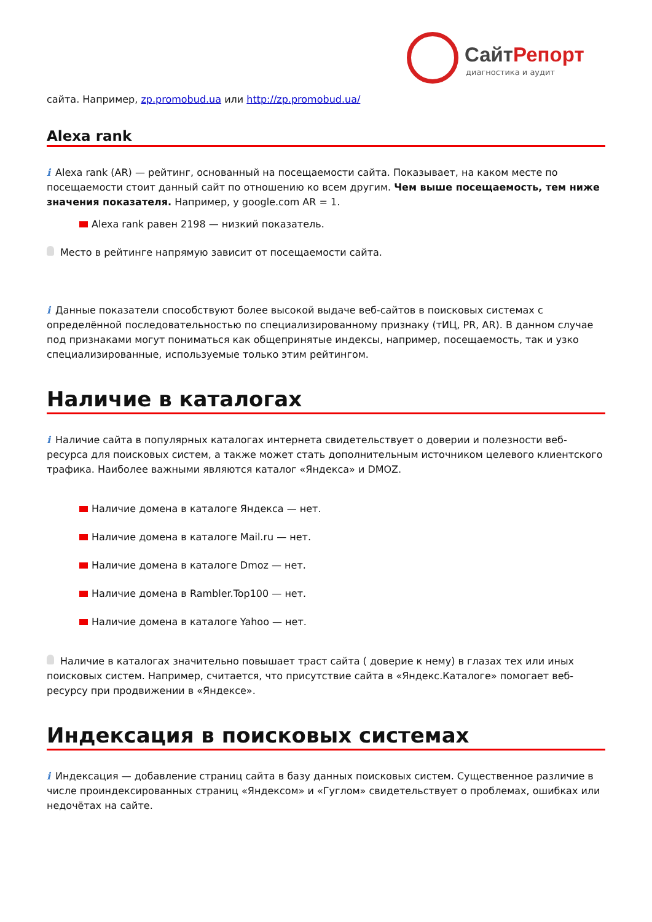СайтРепорт
диагностика и аудит
сайта. Например, zp.promobud.ua или http://zp.promobud.ua/
Alexa rank
i Alexa rank (AR) — рейтинг, основанный на посещаемости сайта. Показывает, на каком месте по посещаемости стоит данный сайт по отношению ко всем другим. Чем выше посещаемость, тем ниже значения показателя. Например, у google.com AR = 1.
Alexa rank равен 2198 — низкий показатель.
Место в рейтинге напрямую зависит от посещаемости сайта.
i Данные показатели способствуют более высокой выдаче веб-сайтов в поисковых системах с определённой последовательностью по специализированному признаку (тИЦ, PR, AR). В данном случае под признаками могут пониматься как общепринятые индексы, например, посещаемость, так и узко специализированные, используемые только этим рейтингом.
Наличие в каталогах
i Наличие сайта в популярных каталогах интернета свидетельствует о доверии и полезности веб-ресурса для поисковых систем, а также может стать дополнительным источником целевого клиентского трафика. Наиболее важными являются каталог «Яндекса» и DMOZ.
Наличие домена в каталоге Яндекса — нет.
Наличие домена в каталоге Mail.ru — нет.
Наличие домена в каталоге Dmoz — нет.
Наличие домена в Rambler.Top100 — нет.
Наличие домена в каталоге Yahoo — нет.
Наличие в каталогах значительно повышает траст сайта ( доверие к нему) в глазах тех или иных поисковых систем. Например, считается, что присутствие сайта в «Яндекс.Каталоге» помогает веб-ресурсу при продвижении в «Яндексе».
Индексация в поисковых системах
i Индексация — добавление страниц сайта в базу данных поисковых систем. Существенное различие в числе проиндексированных страниц «Яндексом» и «Гуглом» свидетельствует о проблемах, ошибках или недочётах на сайте.